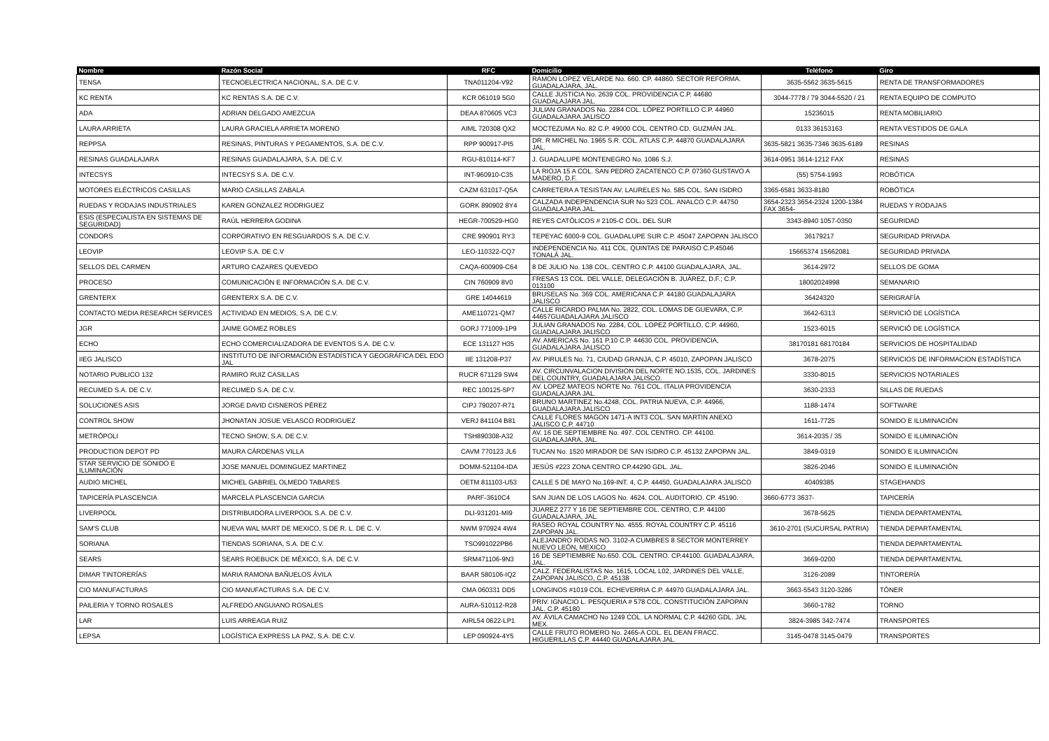| Nombre | Razón Social | RFC | Domicilio | Teléfono | Giro |
| --- | --- | --- | --- | --- | --- |
| TENSA | TECNOELECTRICA NACIONAL, S.A. DE C.V. | TNA011204-V92 | RAMON LOPEZ VELARDE No. 660. CP. 44860. SECTOR REFORMA. GUADALAJARA, JAL. | 3635-5562 3635-5615 | RENTA DE TRANSFORMADORES |
| KC RENTA | KC RENTAS S.A. DE C.V. | KCR 061019 5G0 | CALLE JUSTICIA No. 2639 COL. PROVIDENCIA C.P. 44680 GUADALAJARA JAL. | 3044-7778 / 79 3044-5520 / 21 | RENTA EQUIPO DE COMPUTO |
| ADA | ADRIAN DELGADO AMEZCUA | DEAA 870605 VC3 | JULIAN GRANADOS No. 2284 COL. LÓPEZ PORTILLO C.P. 44960 GUADALAJARA JALISCO | 15236015 | RENTA MOBILIARIO |
| LAURA ARRIETA | LAURA GRACIELA ARRIETA MORENO | AIML 720308 QX2 | MOCTEZUMA No. 82 C.P. 49000 COL. CENTRO CD. GUZMÁN JAL. | 0133 36153163 | RENTA VESTIDOS DE GALA |
| REPPSA | RESINAS, PINTURAS Y PEGAMENTOS, S.A. DE C.V. | RPP 900917-PI5 | DR. R MICHEL No. 1965 S.R. COL. ATLAS C.P. 44870 GUADALAJARA JAL. | 3635-5821 3635-7346 3635-6189 | RESINAS |
| RESINAS GUADALAJARA | RESINAS GUADALAJARA, S.A. DE C.V. | RGU-810114-KF7 | J. GUADALUPE MONTENEGRO No. 1086 S.J. | 3614-0951 3614-1212 FAX | RESINAS |
| INTECSYS | INTECSYS S.A. DE C.V. | INT-960910-C35 | LA RIOJA 15 A COL. SAN PEDRO ZACATENCO C.P. 07360 GUSTAVO A MADERO, D.F. | (55) 5754-1993 | ROBÓTICA |
| MOTORES ELÉCTRICOS CASILLAS | MARIO CASILLAS ZABALA | CAZM 631017-Q5A | CARRETERA A TESISTAN AV. LAURELES No. 585 COL. SAN ISIDRO | 3365-6581 3633-8180 | ROBÓTICA |
| RUEDAS Y RODAJAS INDUSTRIALES | KAREN GONZALEZ RODRIGUEZ | GORK 890902 8Y4 | CALZADA INDEPENDENCIA SUR No 523 COL. ANALCO C.P. 44750 GUADALAJARA JAL. | 3654-2323 3654-2324 1200-1384 FAX 3654- | RUEDAS Y RODAJAS |
| ESIS (ESPECIALISTA EN SISTEMAS DE SEGURIDAD) | RAÚL HERRERA GODINA | HEGR-700529-HG0 | REYES CATÓLICOS # 2105-C COL. DEL SUR | 3343-8940 1057-0350 | SEGURIDAD |
| CONDORS | CORPORATIVO EN RESGUARDOS S.A. DE C.V. | CRE 990901 RY3 | TEPEYAC 6000-9 COL. GUADALUPE SUR C.P. 45047 ZAPOPAN JALISCO | 36179217 | SEGURIDAD PRIVADA |
| LEOVIP | LEOVIP S.A. DE C.V | LEO-110322-CQ7 | INDEPENDENCIA No. 411 COL. QUINTAS DE PARAISO C.P.45046 TONALÁ JAL. | 15665374 15662081 | SEGURIDAD PRIVADA |
| SELLOS DEL CARMEN | ARTURO CAZARES QUEVEDO | CAQA-600909-C64 | 8 DE JULIO No. 138 COL. CENTRO C.P. 44100 GUADALAJARA, JAL. | 3614-2972 | SELLOS DE GOMA |
| PROCESO | COMUNICACIÓN E INFORMACIÓN S.A. DE C.V. | CIN 760909 8V0 | FRESAS 13 COL. DEL VALLE, DELEGACIÓN B. JUÁREZ, D.F.; C.P. 013100 | 18002024998 | SEMANARIO |
| GRENTERX | GRENTERX S.A. DE C.V. | GRE 14044619 | BRUSELAS No. 369 COL. AMERICANA C.P. 44180 GUADALAJARA JALISCO | 36424320 | SERIGRAFÍA |
| CONTACTO MEDIA RESEARCH SERVICES | ACTIVIDAD EN MEDIOS, S.A. DE C.V. | AME110721-QM7 | CALLE RICARDO PALMA No. 2822, COL. LOMAS DE GUEVARA, C.P. 44657GUADALAJARA JALISCO | 3642-6313 | SERVICIÓ DE LOGÍSTICA |
| JGR | JAIME GOMEZ ROBLES | GORJ 771009-1P9 | JULIAN GRANADOS No. 2284, COL. LOPEZ PORTILLO, C.P. 44960, GUADALAJARA JALISCO | 1523-6015 | SERVICIÓ DE LOGÍSTICA |
| ECHO | ECHO COMERCIALIZADORA DE EVENTOS S.A. DE C.V. | ECE 131127 H35 | AV. AMERICAS No. 161 P.10 C.P. 44630 COL. PROVIDENCIA, GUADALAJARA JALISCO | 38170181 68170184 | SERVICIOS DE HOSPITALIDAD |
| IIEG JALISCO | INSTITUTO DE INFORMACIÓN ESTADÍSTICA Y GEOGRÁFICA DEL EDO JAL | IIE 131208-P37 | AV. PIRULES No. 71, CIUDAD GRANJA, C.P. 45010, ZAPOPAN JALISCO | 3678-2075 | SERVICIOS DE INFORMACION ESTADÍSTICA |
| NOTARIO PUBLICO 132 | RAMIRO RUIZ CASILLAS | RUCR 671129 SW4 | AV. CIRCUNVALACION DIVISION DEL NORTE NO.1535, COL. JARDINES DEL COUNTRY, GUADALAJARA JALISCO. | 3330-8015 | SERVICIOS NOTARIALES |
| RECUMED S.A. DE C.V. | RECUMED S.A. DE C.V. | REC 100125-5P7 | AV. LOPEZ MATEOS NORTE No. 761 COL. ITALIA PROVIDENCIA GUADALAJARA JAL. | 3630-2333 | SILLAS DE RUEDAS |
| SOLUCIONES ASIS | JORGE DAVID CISNEROS PÉREZ | CIPJ 790207-R71 | BRUNO MARTINEZ No.4248, COL. PATRIA NUEVA, C.P. 44966, GUADALAJARA JALISCO | 1188-1474 | SOFTWARE |
| CONTROL SHOW | JHONATAN JOSUE VELASCO RODRIGUEZ | VERJ 841104 B81 | CALLE FLORES MAGON 1471-A INT3 COL. SAN MARTIN ANEXO JALISCO C.P. 44710 | 1611-7725 | SONIDO E ILUMINACIÓN |
| METRÓPOLI | TECNO SHOW, S.A. DE C.V. | TSH890308-A32 | AV. 16 DE SEPTIEMBRE No. 497. COL CENTRO. CP. 44100. GUADALAJARA, JAL. | 3614-2035 / 35 | SONIDO E ILUMINACIÓN |
| PRODUCTION DEPOT PD | MAURA CÁRDENAS VILLA | CAVM 770123 JL6 | TUCAN No. 1520 MIRADOR DE SAN ISIDRO C.P. 45132 ZAPOPAN JAL. | 3849-0319 | SONIDO E ILUMINACIÓN |
| STAR SERVICIO DE SONIDO E ILUMINACIÓN | JOSE MANUEL DOMINGUEZ MARTINEZ | DOMM-521104-IDA | JESÚS #223 ZONA CENTRO CP.44290 GDL. JAL. | 3826-2046 | SONIDO E ILUMINACIÓN |
| AUDIO MICHEL | MICHEL GABRIEL OLMEDO TABARES | OETM 811103-U53 | CALLE 5 DE MAYO No.169-INT. 4, C.P. 44450, GUADALAJARA JALISCO | 40409385 | STAGEHANDS |
| TAPICERÍA PLASCENCIA | MARCELA PLASCENCIA GARCIA | PARF-3610C4 | SAN JUAN DE LOS LAGOS No. 4624. COL. AUDITORIO. CP. 45190. | 3660-6773 3637- | TAPICERÍA |
| LIVERPOOL | DISTRIBUIDORA LIVERPOOL S.A. DE C.V. | DLI-931201-MI9 | JUAREZ 277 Y 16 DE SEPTIEMBRE COL. CENTRO, C.P. 44100 GUADALAJARA, JAL. | 3678-5625 | TIENDA DEPARTAMENTAL |
| SAM'S CLUB | NUEVA WAL MART DE MEXICO, S DE R. L. DE C. V. | NWM 970924 4W4 | RASEO ROYAL COUNTRY No. 4555. ROYAL COUNTRY C.P. 45116 ZAPOPAN JAL. | 3610-2701 (SUCURSAL PATRIA) | TIENDA DEPARTAMENTAL |
| SORIANA | TIENDAS SORIANA, S.A. DE C.V. | TSO991022PB6 | ALEJANDRO RODAS NO. 3102-A CUMBRES 8 SECTOR MONTERREY NUEVO LEÓN, MEXICO | | TIENDA DEPARTAMENTAL |
| SEARS | SEARS ROEBUCK DE MÉXICO, S.A. DE C.V. | SRM471106-9N3 | 16 DE SEPTIEMBRE No.650. COL. CENTRO. CP.44100. GUADALAJARA, JAL. | 3669-0200 | TIENDA DEPARTAMENTAL |
| DIMAR TINTORERÍAS | MARIA RAMONA BAÑUELOS ÁVILA | BAAR 580106-IQ2 | CALZ. FEDERALISTAS No. 1615, LOCAL L02, JARDINES DEL VALLE, ZAPOPAN JALISCO, C.P. 45138 | 3126-2089 | TINTORERÍA |
| CIO MANUFACTURAS | CIO MANUFACTURAS S.A. DE C.V. | CMA 060331 DD5 | LONGINOS #1019 COL. ECHEVERRIA C.P. 44970 GUADALAJARA JAL. | 3663-5543 3120-3286 | TÓNER |
| PAILERIA Y TORNO ROSALES | ALFREDO ANGUIANO ROSALES | AURA-510112-R28 | PRIV. IGNACIO L. PESQUERIA # 578 COL. CONSTITUCIÓN ZAPOPAN JAL. C.P. 45180 | 3660-1782 | TORNO |
| LAR | LUIS ARREAGA RUIZ | AIRL54 0622-LP1 | AV. ÁVILA CAMACHO No 1249 COL. LA NORMAL C.P. 44260 GDL. JAL MEX. | 3824-3985 342-7474 | TRANSPORTES |
| LEPSA | LOGÍSTICA EXPRESS LA PAZ, S.A. DE C.V. | LEP 090924-4Y5 | CALLE FRUTO ROMERO No. 2465-A COL. EL DEAN FRACC. HIGUERILLAS C.P. 44440 GUADALAJARA JAL. | 3145-0478 3145-0479 | TRANSPORTES |